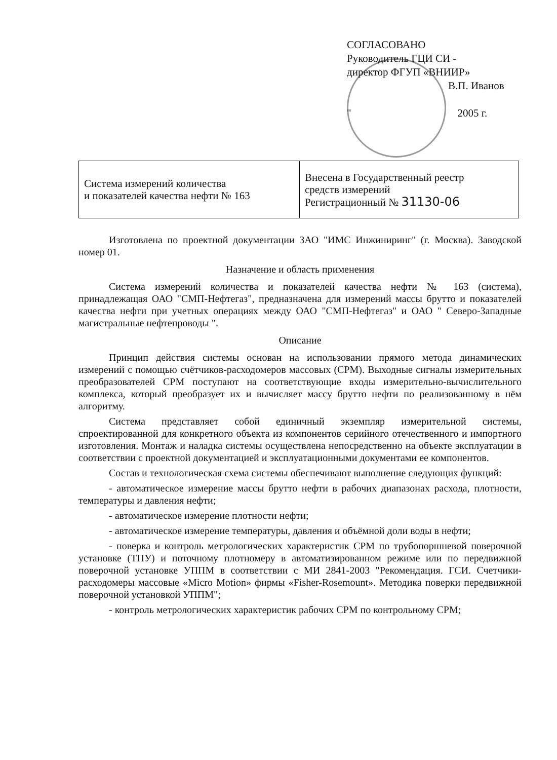СОГЛАСОВАНО
Руководитель ГЦИ СИ -
директор ФГУП «ВНИИР»
В.П. Иванов
" 2005 г.
| Система измерений количества и показателей качества нефти № 163 | Внесена в Государственный реестр средств измерений Регистрационный № 31130-06 |
Изготовлена по проектной документации ЗАО "ИМС Инжиниринг" (г. Москва). Заводской номер 01.
Назначение и область применения
Система измерений количества и показателей качества нефти № 163 (система), принадлежащая ОАО "СМП-Нефтегаз", предназначена для измерений массы брутто и показателей качества нефти при учетных операциях между ОАО "СМП-Нефтегаз" и ОАО " Северо-Западные магистральные нефтепроводы ".
Описание
Принцип действия системы основан на использовании прямого метода динамических измерений с помощью счётчиков-расходомеров массовых (СРМ). Выходные сигналы измерительных преобразователей СРМ поступают на соответствующие входы измерительно-вычислительного комплекса, который преобразует их и вычисляет массу брутто нефти по реализованному в нём алгоритму.
Система представляет собой единичный экземпляр измерительной системы, спроектированной для конкретного объекта из компонентов серийного отечественного и импортного изготовления. Монтаж и наладка системы осуществлена непосредственно на объекте эксплуатации в соответствии с проектной документацией и эксплуатационными документами ее компонентов.
Состав и технологическая схема системы обеспечивают выполнение следующих функций:
- автоматическое измерение массы брутто нефти в рабочих диапазонах расхода, плотности, температуры и давления нефти;
- автоматическое измерение плотности нефти;
- автоматическое измерение температуры, давления и объёмной доли воды в нефти;
- поверка и контроль метрологических характеристик СРМ по трубопоршневой поверочной установке (ТПУ) и поточному плотномеру в автоматизированном режиме или по передвижной поверочной установке УППМ в соответствии с МИ 2841-2003 "Рекомендация. ГСИ. Счетчики-расходомеры массовые «Micro Motion» фирмы «Fisher-Rosemount». Методика поверки передвижной поверочной установкой УППМ";
- контроль метрологических характеристик рабочих СРМ по контрольному СРМ;